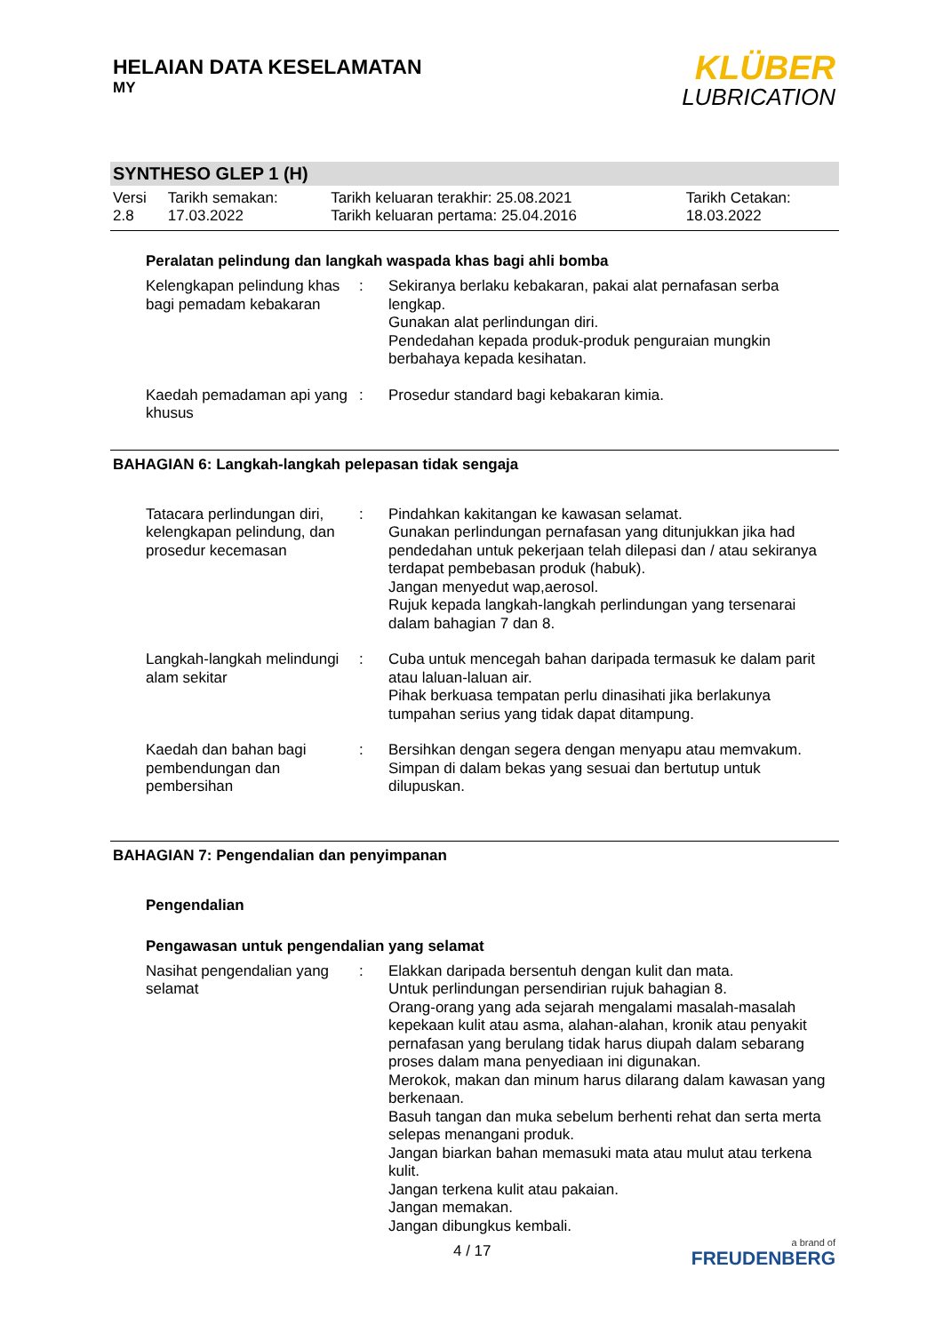HELAIAN DATA KESELAMATAN
MY
KLÜBER
LUBRICATION
SYNTHESO GLEP 1 (H)
| Versi 2.8 | Tarikh semakan: 17.03.2022 | Tarikh keluaran terakhir: 25.08.2021 Tarikh keluaran pertama: 25.04.2016 | Tarikh Cetakan: 18.03.2022 |
Peralatan pelindung dan langkah waspada khas bagi ahli bomba
Kelengkapan pelindung khas bagi pemadam kebakaran
: Sekiranya berlaku kebakaran, pakai alat pernafasan serba lengkap.
Gunakan alat perlindungan diri.
Pendedahan kepada produk-produk penguraian mungkin berbahaya kepada kesihatan.
Kaedah pemadaman api yang khusus
: Prosedur standard bagi kebakaran kimia.
BAHAGIAN 6: Langkah-langkah pelepasan tidak sengaja
Tatacara perlindungan diri, kelengkapan pelindung, dan prosedur kecemasan
: Pindahkan kakitangan ke kawasan selamat.
Gunakan perlindungan pernafasan yang ditunjukkan jika had pendedahan untuk pekerjaan telah dilepasi dan / atau sekiranya terdapat pembebasan produk (habuk).
Jangan menyedut wap,aerosol.
Rujuk kepada langkah-langkah perlindungan yang tersenarai dalam bahagian 7 dan 8.
Langkah-langkah melindungi alam sekitar
: Cuba untuk mencegah bahan daripada termasuk ke dalam parit atau laluan-laluan air.
Pihak berkuasa tempatan perlu dinasihati jika berlakunya tumpahan serius yang tidak dapat ditampung.
Kaedah dan bahan bagi pembendungan dan pembersihan
: Bersihkan dengan segera dengan menyapu atau memvakum.
Simpan di dalam bekas yang sesuai dan bertutup untuk dilupuskan.
BAHAGIAN 7: Pengendalian dan penyimpanan
Pengendalian
Pengawasan untuk pengendalian yang selamat
Nasihat pengendalian yang selamat
: Elakkan daripada bersentuh dengan kulit dan mata.
Untuk perlindungan persendirian rujuk bahagian 8.
Orang-orang yang ada sejarah mengalami masalah-masalah kepekaan kulit atau asma, alahan-alahan, kronik atau penyakit pernafasan yang berulang tidak harus diupah dalam sebarang proses dalam mana penyediaan ini digunakan.
Merokok, makan dan minum harus dilarang dalam kawasan yang berkenaan.
Basuh tangan dan muka sebelum berhenti rehat dan serta merta selepas menangani produk.
Jangan biarkan bahan memasuki mata atau mulut atau terkena kulit.
Jangan terkena kulit atau pakaian.
Jangan memakan.
Jangan dibungkus kembali.
4 / 17
a brand of
FREUDENBERG